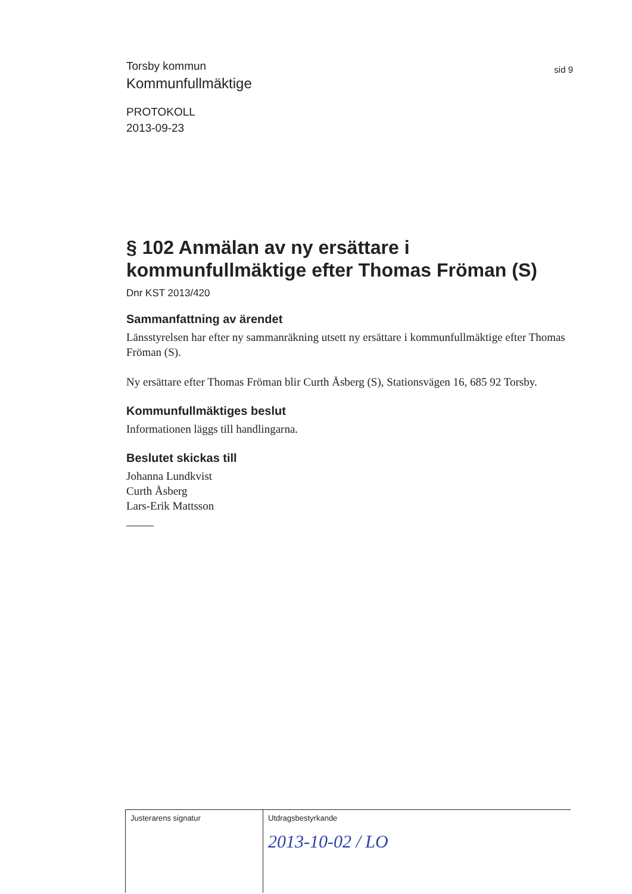Torsby kommun
Kommunfullmäktige
sid 9
PROTOKOLL
2013-09-23
§ 102 Anmälan av ny ersättare i kommunfullmäktige efter Thomas Fröman (S)
Dnr KST 2013/420
Sammanfattning av ärendet
Länsstyrelsen har efter ny sammanräkning utsett ny ersättare i kommunfullmäktige efter Thomas Fröman (S).
Ny ersättare efter Thomas Fröman blir Curth Åsberg (S), Stationsvägen 16, 685 92 Torsby.
Kommunfullmäktiges beslut
Informationen läggs till handlingarna.
Beslutet skickas till
Johanna Lundkvist
Curth Åsberg
Lars-Erik Mattsson
| Justerarens signatur | Utdragsbestyrkande 2013-10-02 / LO |